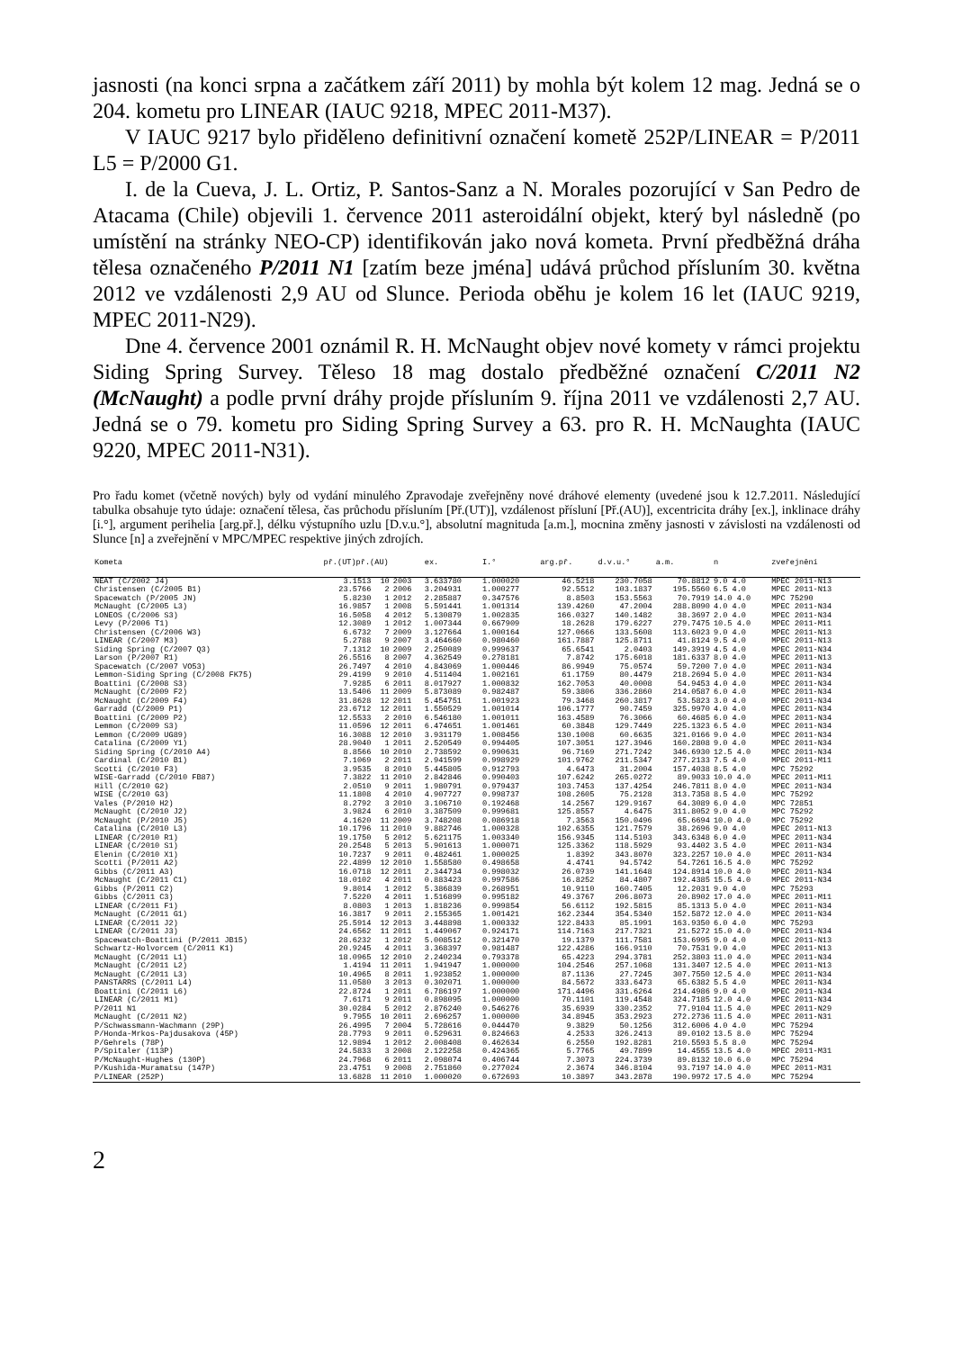jasnosti (na konci srpna a začátkem září 2011) by mohla být kolem 12 mag. Jedná se o 204. kometu pro LINEAR (IAUC 9218, MPEC 2011-M37).
V IAUC 9217 bylo přiděleno definitivní označení kometě 252P/LINEAR = P/2011 L5 = P/2000 G1.
I. de la Cueva, J. L. Ortiz, P. Santos-Sanz a N. Morales pozorující v San Pedro de Atacama (Chile) objevili 1. července 2011 asteroidální objekt, který byl následně (po umístění na stránky NEO-CP) identifikován jako nová kometa. První předběžná dráha tělesa označeného P/2011 N1 [zatím beze jména] udává průchod přísluním 30. května 2012 ve vzdálenosti 2,9 AU od Slunce. Perioda oběhu je kolem 16 let (IAUC 9219, MPEC 2011-N29).
Dne 4. července 2001 oznámil R. H. McNaught objev nové komety v rámci projektu Siding Spring Survey. Těleso 18 mag dostalo předběžné označení C/2011 N2 (McNaught) a podle první dráhy projde přísluním 9. října 2011 ve vzdálenosti 2,7 AU. Jedná se o 79. kometu pro Siding Spring Survey a 63. pro R. H. McNaughta (IAUC 9220, MPEC 2011-N31).
Pro řadu komet (včetně nových) byly od vydání minulého Zpravodaje zveřejněny nové dráhové elementy (uvedené jsou k 12.7.2011. Následující tabulka obsahuje tyto údaje: označení tělesa, čas průchodu přísluním [Př.(UT)], vzdálenost přísluní [Př.(AU)], excentricita dráhy [ex.], inklinace dráhy [i.°], argument perihelia [arg.př.], délku výstupního uzlu [D.v.u.°], absolutní magnituda [a.m.], mocnina změny jasnosti v závislosti na vzdálenosti od Slunce [n] a zveřejnění v MPC/MPEC respektive jiných zdrojích.
| Kometa | př.(UT)př.(AU) | | | ex. | I.° | arg.př. | d.v.u.° | a.m. | n | zveřejnění |
| --- | --- | --- | --- | --- | --- | --- | --- | --- | --- | --- |
| NEAT (C/2002 J4) | 3.1513 | 10 | 2003 | 3.633780 | 1.000020 | 46.5218 | 230.7058 | 70.8812 | 9.0 4.0 | MPEC 2011-N13 |
| Christensen (C/2005 B1) | 23.5766 | 2 | 2006 | 3.204931 | 1.000277 | 92.5512 | 103.1837 | 195.5560 | 6.5 4.0 | MPEC 2011-N13 |
| Spacewatch (P/2005 JN) | 5.8230 | 1 | 2012 | 2.285887 | 0.347576 | 8.8503 | 153.5563 | 70.7919 | 14.0 4.0 | MPC 75290 |
| McNaught (C/2005 L3) | 16.9857 | 1 | 2008 | 5.591441 | 1.001314 | 139.4260 | 47.2004 | 288.8090 | 4.0 4.0 | MPEC 2011-N34 |
| LONEOS (C/2006 S3) | 16.5058 | 4 | 2012 | 5.130879 | 1.002835 | 166.0327 | 140.1482 | 38.3697 | 2.0 4.0 | MPEC 2011-N34 |
| Levy (P/2006 T1) | 12.3089 | 1 | 2012 | 1.007344 | 0.667909 | 18.2628 | 179.6227 | 279.7475 | 10.5 4.0 | MPEC 2011-M11 |
| Christensen (C/2006 W3) | 6.6732 | 7 | 2009 | 3.127664 | 1.000164 | 127.0666 | 133.5608 | 113.6023 | 9.0 4.0 | MPEC 2011-N13 |
| LINEAR (C/2007 M3) | 5.2788 | 9 | 2007 | 3.464660 | 0.980460 | 161.7887 | 125.8711 | 41.8124 | 9.5 4.0 | MPEC 2011-N13 |
| Siding Spring (C/2007 Q3) | 7.1312 | 10 | 2009 | 2.250089 | 0.999637 | 65.6541 | 2.0403 | 149.3919 | 4.5 4.0 | MPEC 2011-N34 |
| Larson (P/2007 R1) | 26.5516 | 8 | 2007 | 4.362549 | 0.278181 | 7.8742 | 175.6018 | 181.6337 | 8.0 4.0 | MPEC 2011-N13 |
| Spacewatch (C/2007 VO53) | 26.7497 | 4 | 2010 | 4.843069 | 1.000446 | 86.9949 | 75.0574 | 59.7200 | 7.0 4.0 | MPEC 2011-N34 |
| Lemmon-Siding Spring (C/2008 FK75) | 29.4199 | 9 | 2010 | 4.511404 | 1.002161 | 61.1759 | 80.4479 | 218.2694 | 5.0 4.0 | MPEC 2011-N34 |
| Boattini (C/2008 S3) | 7.9285 | 6 | 2011 | 8.017927 | 1.000832 | 162.7053 | 40.0008 | 54.9453 | 4.0 4.0 | MPEC 2011-N34 |
| McNaught (C/2009 F2) | 13.5406 | 11 | 2009 | 5.873089 | 0.982487 | 59.3806 | 336.2860 | 214.0587 | 6.0 4.0 | MPEC 2011-N34 |
| McNaught (C/2009 F4) | 31.8628 | 12 | 2011 | 5.454751 | 1.001923 | 79.3468 | 260.3817 | 53.5823 | 3.0 4.0 | MPEC 2011-N34 |
| Garradd (C/2009 P1) | 23.6712 | 12 | 2011 | 1.550529 | 1.001014 | 106.1777 | 90.7459 | 325.9970 | 4.0 4.0 | MPEC 2011-N34 |
| Boattini (C/2009 P2) | 12.5533 | 2 | 2010 | 6.546180 | 1.001011 | 163.4589 | 76.3066 | 60.4685 | 6.0 4.0 | MPEC 2011-N34 |
| Lemmon (C/2009 S3) | 11.0596 | 12 | 2011 | 6.474651 | 1.001461 | 60.3848 | 129.7449 | 225.1323 | 6.5 4.0 | MPEC 2011-N34 |
| Lemmon (C/2009 UG89) | 16.3088 | 12 | 2010 | 3.931179 | 1.008456 | 130.1008 | 60.6635 | 321.0166 | 9.0 4.0 | MPEC 2011-N34 |
| Catalina (C/2009 Y1) | 28.9040 | 1 | 2011 | 2.520549 | 0.994405 | 107.3051 | 127.3946 | 160.2808 | 9.0 4.0 | MPEC 2011-N34 |
| Siding Spring (C/2010 A4) | 8.8566 | 10 | 2010 | 2.738592 | 0.990631 | 96.7169 | 271.7242 | 346.6930 | 12.5 4.0 | MPEC 2011-N34 |
| Cardinal (C/2010 B1) | 7.1069 | 2 | 2011 | 2.941599 | 0.998929 | 101.9762 | 211.5347 | 277.2133 | 7.5 4.0 | MPEC 2011-M11 |
| Scotti (C/2010 F3) | 3.9535 | 8 | 2010 | 5.445805 | 0.912793 | 4.6473 | 31.2004 | 157.4038 | 8.5 4.0 | MPC 75292 |
| WISE-Garradd (C/2010 FB87) | 7.3822 | 11 | 2010 | 2.842846 | 0.990403 | 107.6242 | 265.0272 | 89.9033 | 10.0 4.0 | MPEC 2011-M11 |
| Hill (C/2010 G2) | 2.0510 | 9 | 2011 | 1.980791 | 0.979437 | 103.7453 | 137.4254 | 246.7811 | 8.0 4.0 | MPEC 2011-N34 |
| WISE (C/2010 G3) | 11.1808 | 4 | 2010 | 4.907727 | 0.998737 | 108.2605 | 75.2128 | 313.7358 | 8.5 4.0 | MPC 75292 |
| Vales (P/2010 H2) | 8.2792 | 3 | 2010 | 3.106710 | 0.192468 | 14.2567 | 129.9167 | 64.3089 | 6.0 4.0 | MPC 72851 |
| McNaught (C/2010 J2) | 3.9824 | 6 | 2010 | 3.387509 | 0.999681 | 125.8557 | 4.6475 | 311.8052 | 9.0 4.0 | MPC 75292 |
| McNaught (P/2010 J5) | 4.1620 | 11 | 2009 | 3.748208 | 0.086918 | 7.3563 | 150.0496 | 65.6694 | 10.0 4.0 | MPC 75292 |
| Catalina (C/2010 L3) | 10.1796 | 11 | 2010 | 9.882746 | 1.000328 | 102.6355 | 121.7579 | 38.2696 | 9.0 4.0 | MPEC 2011-N13 |
| LINEAR (C/2010 R1) | 19.1750 | 5 | 2012 | 5.621175 | 1.003340 | 156.9345 | 114.5103 | 343.6348 | 6.0 4.0 | MPEC 2011-N34 |
| LINEAR (C/2010 S1) | 20.2548 | 5 | 2013 | 5.901613 | 1.000071 | 125.3362 | 118.5929 | 93.4402 | 3.5 4.0 | MPEC 2011-N34 |
| Elenin (C/2010 X1) | 10.7237 | 9 | 2011 | 0.482461 | 1.000025 | 1.8392 | 343.8070 | 323.2257 | 10.0 4.0 | MPEC 2011-N34 |
| Scotti (P/2011 A2) | 22.4899 | 12 | 2010 | 1.558580 | 0.498658 | 4.4741 | 94.5742 | 54.7261 | 16.5 4.0 | MPC 75292 |
| Gibbs (C/2011 A3) | 16.0718 | 12 | 2011 | 2.344734 | 0.998032 | 26.0739 | 141.1648 | 124.8914 | 10.0 4.0 | MPEC 2011-N34 |
| McNaught (C/2011 C1) | 18.0102 | 4 | 2011 | 0.883423 | 0.997586 | 16.8252 | 84.4807 | 192.4385 | 15.5 4.0 | MPEC 2011-N34 |
| Gibbs (P/2011 C2) | 9.8014 | 1 | 2012 | 5.386839 | 0.268951 | 10.9110 | 160.7405 | 12.2031 | 9.0 4.0 | MPC 75293 |
| Gibbs (C/2011 C3) | 7.5220 | 4 | 2011 | 1.516899 | 0.995182 | 49.3767 | 206.8073 | 20.8902 | 17.0 4.0 | MPEC 2011-M11 |
| LINEAR (C/2011 F1) | 8.0803 | 1 | 2013 | 1.818236 | 0.999854 | 56.6112 | 192.5815 | 85.1313 | 5.0 4.0 | MPEC 2011-N34 |
| McNaught (C/2011 G1) | 16.3817 | 9 | 2011 | 2.155365 | 1.001421 | 162.2344 | 354.5340 | 152.5872 | 12.0 4.0 | MPEC 2011-N34 |
| LINEAR (C/2011 J2) | 25.5914 | 12 | 2013 | 3.448898 | 1.000332 | 122.8433 | 85.1991 | 163.9350 | 6.0 4.0 | MPC 75293 |
| LINEAR (C/2011 J3) | 24.6562 | 11 | 2011 | 1.449067 | 0.924171 | 114.7163 | 217.7321 | 21.5272 | 15.0 4.0 | MPEC 2011-N34 |
| Spacewatch-Boattini (P/2011 JB15) | 28.6232 | 1 | 2012 | 5.008512 | 0.321470 | 19.1379 | 111.7581 | 153.6995 | 9.0 4.0 | MPEC 2011-N13 |
| Schwartz-Holvorcem (C/2011 K1) | 20.9245 | 4 | 2011 | 3.368397 | 0.981487 | 122.4286 | 166.9110 | 70.7531 | 9.0 4.0 | MPEC 2011-N13 |
| McNaught (C/2011 L1) | 18.0965 | 12 | 2010 | 2.240234 | 0.793378 | 65.4223 | 294.3781 | 252.3803 | 11.0 4.0 | MPEC 2011-N34 |
| McNaught (C/2011 L2) | 1.4194 | 11 | 2011 | 1.941947 | 1.000000 | 104.2546 | 257.1068 | 131.3407 | 12.5 4.0 | MPEC 2011-N13 |
| McNaught (C/2011 L3) | 10.4965 | 8 | 2011 | 1.923852 | 1.000000 | 87.1136 | 27.7245 | 307.7550 | 12.5 4.0 | MPEC 2011-N34 |
| PANSTARRS (C/2011 L4) | 11.0580 | 3 | 2013 | 0.302071 | 1.000000 | 84.5672 | 333.6473 | 65.6382 | 5.5 4.0 | MPEC 2011-N34 |
| Boattini (C/2011 L6) | 22.8724 | 1 | 2011 | 6.786197 | 1.000000 | 171.4496 | 331.6264 | 214.4986 | 9.0 4.0 | MPEC 2011-N34 |
| LINEAR (C/2011 M1) | 7.6171 | 9 | 2011 | 0.898095 | 1.000000 | 70.1101 | 119.4548 | 324.7185 | 12.0 4.0 | MPEC 2011-N34 |
| P/2011 N1 | 30.0284 | 5 | 2012 | 2.876240 | 0.546276 | 35.6939 | 330.2352 | 77.9104 | 11.5 4.0 | MPEC 2011-N29 |
| McNaught (C/2011 N2) | 9.7955 | 10 | 2011 | 2.696257 | 1.000000 | 34.8945 | 353.2923 | 272.2736 | 11.5 4.0 | MPEC 2011-N31 |
| P/Schwassmann-Wachmann (29P) | 26.4995 | 7 | 2004 | 5.728616 | 0.044470 | 9.3829 | 50.1256 | 312.6006 | 4.0 4.0 | MPC 75294 |
| P/Honda-Mrkos-Pajdusakova (45P) | 28.7793 | 9 | 2011 | 0.529631 | 0.824663 | 4.2533 | 326.2413 | 89.0102 | 13.5 8.0 | MPC 75294 |
| P/Gehrels (78P) | 12.9894 | 1 | 2012 | 2.008408 | 0.462634 | 6.2550 | 192.8281 | 210.5593 | 5.5 8.0 | MPC 75294 |
| P/Spitaler (113P) | 24.5833 | 3 | 2008 | 2.122258 | 0.424365 | 5.7765 | 49.7899 | 14.4555 | 13.5 4.0 | MPEC 2011-M31 |
| P/McNaught-Hughes (130P) | 24.7968 | 6 | 2011 | 2.098074 | 0.406744 | 7.3073 | 224.3739 | 89.8132 | 10.0 6.0 | MPC 75294 |
| P/Kushida-Muramatsu (147P) | 23.4751 | 9 | 2008 | 2.751860 | 0.277024 | 2.3674 | 346.8104 | 93.7197 | 14.0 4.0 | MPEC 2011-M31 |
| P/LINEAR (252P) | 13.6828 | 11 | 2010 | 1.000020 | 0.672693 | 10.3897 | 343.2878 | 190.9972 | 17.5 4.0 | MPC 75294 |
2